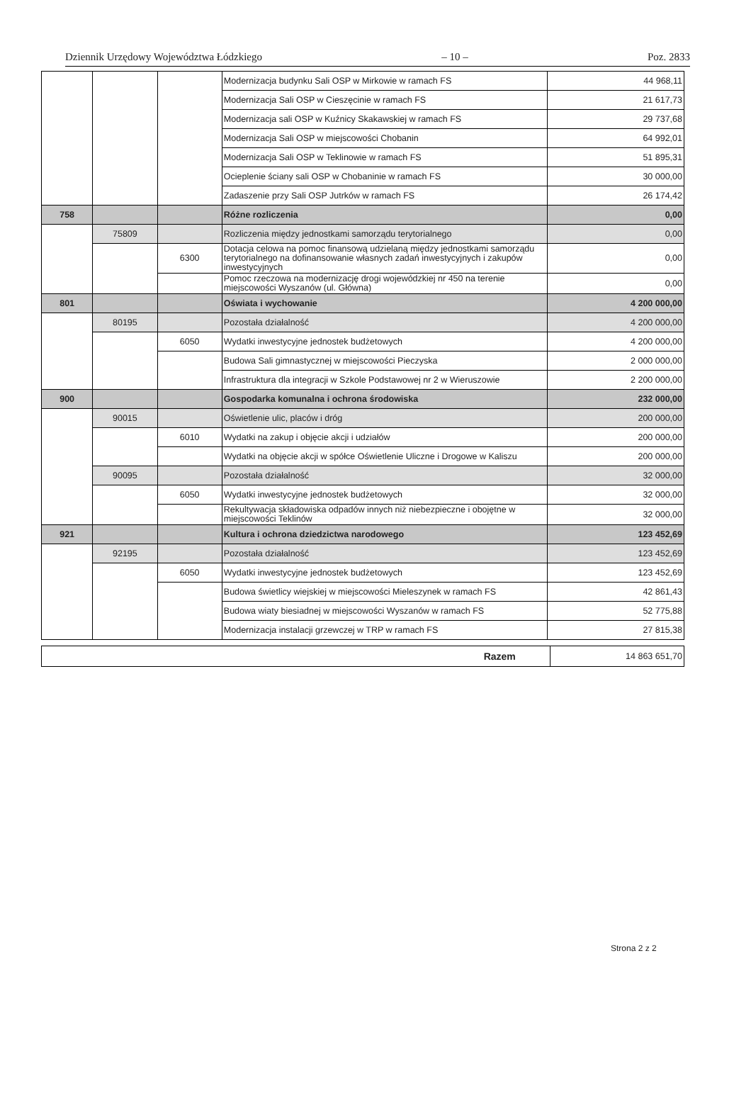Dziennik Urzędowy Województwa Łódzkiego – 10 – Poz. 2833
| | | | Modernizacja budynku Sali OSP w Mirkowie w ramach FS | 44 968,11 |
| | | | Modernizacja Sali OSP w Cieszęcinie w ramach FS | 21 617,73 |
| | | | Modernizacja sali OSP w Kuźnicy Skakawskiej w ramach FS | 29 737,68 |
| | | | Modernizacja Sali OSP w miejscowości Chobanin | 64 992,01 |
| | | | Modernizacja Sali OSP w Teklinowie w ramach FS | 51 895,31 |
| | | | Ocieplenie ściany sali OSP w Chobaninie w ramach FS | 30 000,00 |
| | | | Zadaszenie przy Sali OSP Jutrków w ramach FS | 26 174,42 |
| 758 | | | Różne rozliczenia | 0,00 |
| | 75809 | | Rozliczenia między jednostkami samorządu terytorialnego | 0,00 |
| | | 6300 | Dotacja celowa na pomoc finansową udzielaną między jednostkami samorządu terytorialnego na dofinansowanie własnych zadań inwestycyjnych i zakupów inwestycyjnych | 0,00 |
| | | | Pomoc rzeczowa na modernizację drogi wojewódzkiej nr 450 na terenie miejscowości Wyszanów (ul. Główna) | 0,00 |
| 801 | | | Oświata i wychowanie | 4 200 000,00 |
| | 80195 | | Pozostała działalność | 4 200 000,00 |
| | | 6050 | Wydatki inwestycyjne jednostek budżetowych | 4 200 000,00 |
| | | | Budowa Sali gimnastycznej w miejscowości Pieczyska | 2 000 000,00 |
| | | | Infrastruktura dla integracji w Szkole Podstawowej nr 2 w Wieruszowie | 2 200 000,00 |
| 900 | | | Gospodarka komunalna i ochrona środowiska | 232 000,00 |
| | 90015 | | Oświetlenie ulic, placów i dróg | 200 000,00 |
| | | 6010 | Wydatki na zakup i objęcie akcji i udziałów | 200 000,00 |
| | | | Wydatki na objęcie akcji w spółce Oświetlenie Uliczne i Drogowe w Kaliszu | 200 000,00 |
| | 90095 | | Pozostała działalność | 32 000,00 |
| | | 6050 | Wydatki inwestycyjne jednostek budżetowych | 32 000,00 |
| | | | Rekultywacja składowiska odpadów innych niż niebezpieczne i obojętne w miejscowości Teklinów | 32 000,00 |
| 921 | | | Kultura i ochrona dziedzictwa narodowego | 123 452,69 |
| | 92195 | | Pozostała działalność | 123 452,69 |
| | | 6050 | Wydatki inwestycyjne jednostek budżetowych | 123 452,69 |
| | | | Budowa świetlicy wiejskiej w miejscowości Mieleszynek w ramach FS | 42 861,43 |
| | | | Budowa wiaty biesiadnej w miejscowości Wyszanów w ramach FS | 52 775,88 |
| | | | Modernizacja instalacji grzewczej w TRP w ramach FS | 27 815,38 |
| Razem | 14 863 651,70 |
Strona 2 z 2